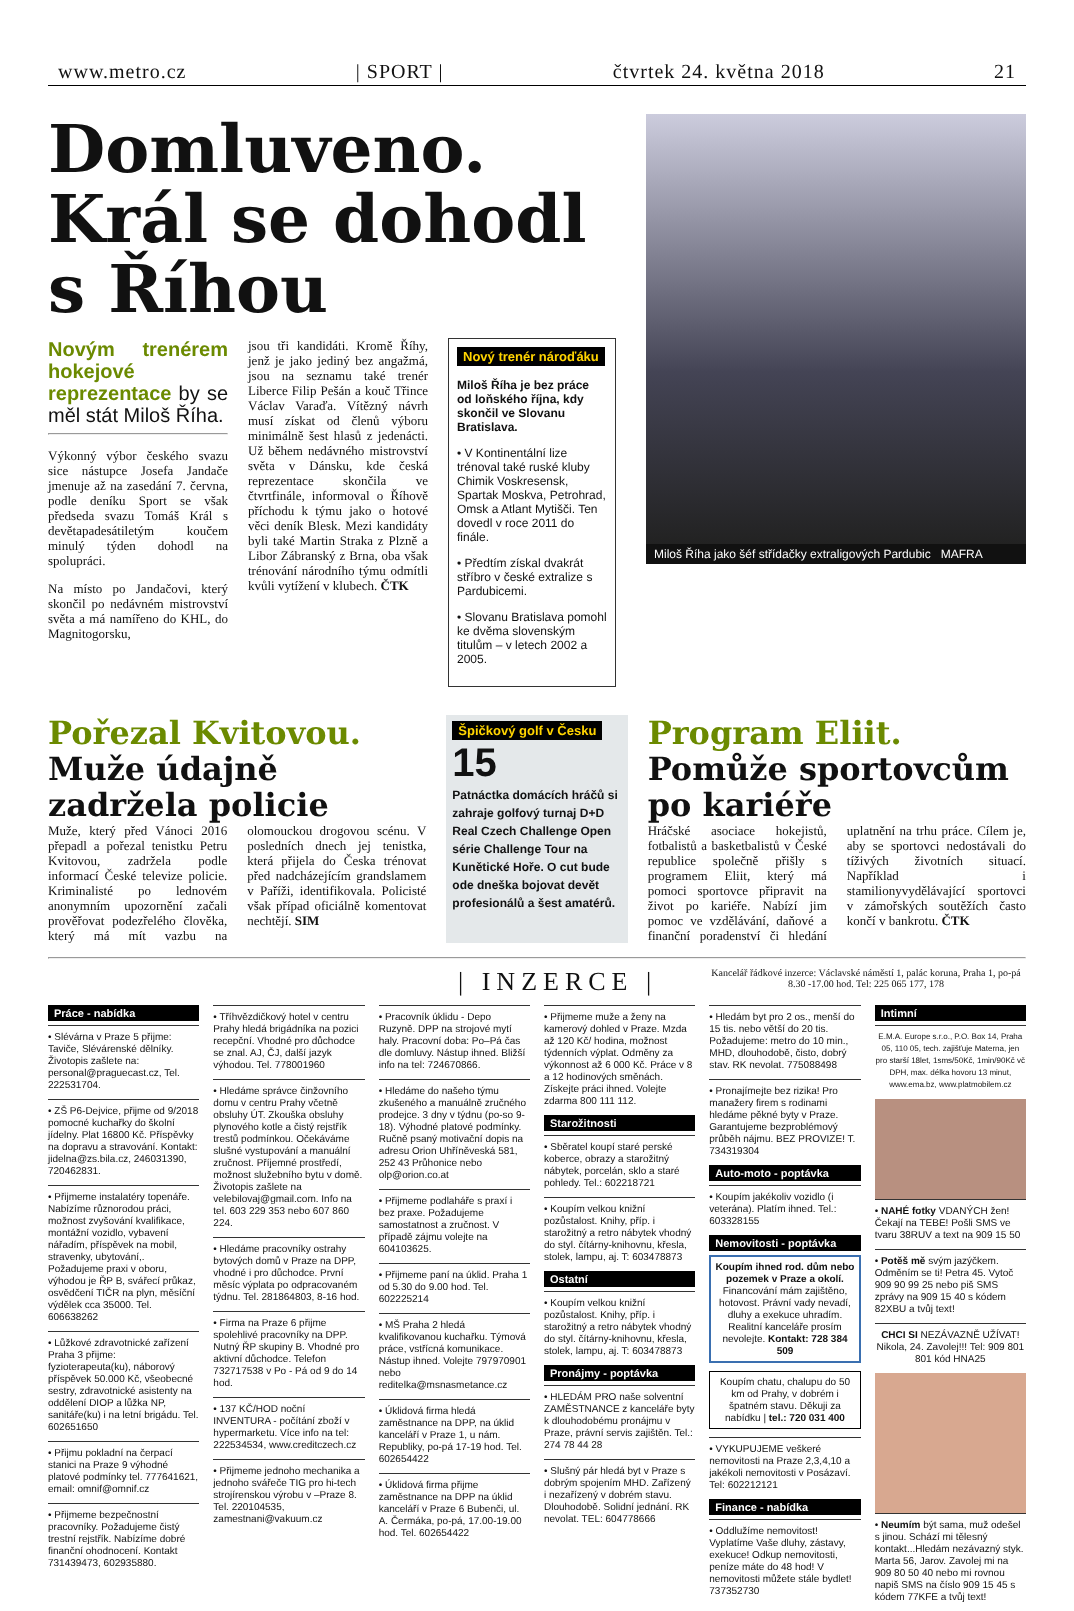www.metro.cz | SPORT | čtvrtek 24. května 2018 21
Domluveno. Král se dohodl s Říhou
Novým trenérem hokejové reprezentace by se měl stát Miloš Říha.
Výkonný výbor českého svazu sice nástupce Josefa Jandače jmenuje až na zasedání 7. června, podle deníku Sport se však předseda svazu Tomáš Král s devětapadesátiletým koučem minulý týden dohodl na spolupráci.
Na místo po Jandačovi, který skončil po nedávném mistrovství světa a má namířeno do KHL, do Magnitogorsku,
jsou tři kandidáti. Kromě Říhy, jenž je jako jediný bez angažmá, jsou na seznamu také trenér Liberce Filip Pešán a kouč Třince Václav Varaďa. Vítězný návrh musí získat od členů výboru minimálně šest hlasů z jedenácti. Už během nedávného mistrovství světa v Dánsku, kde česká reprezentace skončila ve čtvrtfinále, informoval o Říhově příchodu k týmu jako o hotové věci deník Blesk. Mezi kandidáty byli také Martin Straka z Plzně a Libor Zábranský z Brna, oba však trénování národního týmu odmítli kvůli vytížení v klubech. ČTK
Nový trenér nároďáku
Miloš Říha je bez práce od loňského října, kdy skončil ve Slovanu Bratislava.
• V Kontinentální lize trénoval také ruské kluby Chimik Voskresensk, Spartak Moskva, Petrohrad, Omsk a Atlant Mytišči. Ten dovedl v roce 2011 do finále.
• Předtím získal dvakrát stříbro v české extralize s Pardubicemi.
• Slovanu Bratislava pomohl ke dvěma slovenským titulům – v letech 2002 a 2005.
Miloš Říha jako šéf střídačky extraligových Pardubic MAFRA
Pořezal Kvitovou. Muže údajně zadržela policie
Muže, který před Vánoci 2016 přepadl a pořezal tenistku Petru Kvitovou, zadržela podle informací České televize policie. Kriminalisté po lednovém anonymním upozornění začali prověřovat podezřelého člověka, který má mít vazbu na olomouckou drogovou scénu. V posledních dnech jej tenistka, která přijela do Česka trénovat před nadcházejícím grandslamem v Paříži, identifikovala. Policisté však případ oficiálně komentovat nechtějí. SIM
Špičkový golf v Česku
15
Patnáctka domácích hráčů si zahraje golfový turnaj D+D Real Czech Challenge Open série Challenge Tour na Kunětické Hoře. O cut bude ode dneška bojovat devět profesionálů a šest amatérů.
Program Eliit. Pomůže sportovcům po kariéře
Hráčské asociace hokejistů, fotbalistů a basketbalistů v České republice společně přišly s programem Eliit, který má pomoci sportovce připravit na život po kariéře. Nabízí jim pomoc ve vzdělávání, daňové a finanční poradenství či hledání uplatnění na trhu práce. Cílem je, aby se sportovci nedostávali do tíživých životních situací. Například i stamilionyvydělávající sportovci v zámořských soutěžích často končí v bankrotu. ČTK
| INZERCE | Kancelář řádkové inzerce: Václavské náměstí 1, palác koruna, Praha 1, po-pá 8.30 -17.00 hod. Tel: 225 065 177, 178
Práce - nabídka
• Slévárna v Praze 5 přijme: Taviče, Slévárenské dělníky. Životopis zašlete na: personal@praguecast.cz, Tel. 222531704.
• ZŠ P6-Dejvice, přijme od 9/2018 pomocné kuchařky do školní jídelny. Plat 16800 Kč. Příspěvky na dopravu a stravování. Kontakt: jidelna@zs.bila.cz, 246031390, 720462831.
• Přijmeme instalatéry topenáře. Nabízíme různorodou práci, možnost zvyšování kvalifikace, montážní vozidlo, vybavení nářadím, příspěvek na mobil, stravenky, ubytování,. Požadujeme praxi v oboru, výhodou je ŘP B, svářecí průkaz, osvědčení TIČR na plyn, měsíční výdělek cca 35000. Tel. 606638262
• Lůžkové zdravotnické zařízení Praha 3 přijme: fyzioterapeuta(ku), náborový příspěvek 50.000 Kč, všeobecné sestry, zdravotnické asistenty na oddělení DIOP a lůžka NP, sanitáře(ku) i na letní brigádu. Tel. 602651650
• Přijmu pokladní na čerpací stanici na Praze 9 výhodné platové podmínky tel. 777641621, email: omnif@omnif.cz
• Přijmeme bezpečnostní pracovníky. Požadujeme čistý trestní rejstřík. Nabízíme dobré finanční ohodnocení. Kontakt 731439473, 602935880.
• Tříhvězdičkový hotel v centru Prahy hledá brigádníka na pozici recepční. Vhodné pro důchodce se znal. AJ, ČJ, další jazyk výhodou. Tel. 778001960
• Hledáme správce činžovního domu v centru Prahy včetně obsluhy ÚT. Zkouška obsluhy plynového kotle a čistý rejstřík trestů podmínkou. Očekáváme slušné vystupování a manuální zručnost. Příjemné prostředí, možnost služebního bytu v domě. Životopis zašlete na velebilovaj@gmail.com. Info na tel. 603 229 353 nebo 607 860 224.
• Hledáme pracovníky ostrahy bytových domů v Praze na DPP, vhodné i pro důchodce. První měsíc výplata po odpracovaném týdnu. Tel. 281864803, 8-16 hod.
• Firma na Praze 6 přijme spolehlivé pracovníky na DPP. Nutný ŘP skupiny B. Vhodné pro aktivní důchodce. Telefon 732717538 v Po - Pá od 9 do 14 hod.
• 137 KČ/HOD noční INVENTURA - počítání zboží v hypermarketu. Více info na tel: 222534534, www.creditczech.cz
• Přijmeme jednoho mechanika a jednoho svářeče TIG pro hi-tech strojírenskou výrobu v –Praze 8. Tel. 220104535, zamestnani@vakuum.cz
• Pracovník úklidu - Depo Ruzyně. DPP na strojové mytí haly. Pracovní doba: Po–Pá čas dle domluvy. Nástup ihned. Bližší info na tel: 724670866.
• Hledáme do našeho týmu zkušeného a manuálně zručného prodejce. 3 dny v týdnu (po-so 9-18). Výhodné platové podmínky. Ručně psaný motivační dopis na adresu Orion Uhříněveská 581, 252 43 Průhonice nebo olp@orion.co.at
• Přijmeme podlaháře s praxí i bez praxe. Požadujeme samostatnost a zručnost. V případě zájmu volejte na 604103625.
• Přijmeme paní na úklid. Praha 1 od 5.30 do 9.00 hod. Tel. 602225214
• MŠ Praha 2 hledá kvalifikovanou kuchařku. Týmová práce, vstřícná komunikace. Nástup ihned. Volejte 797970901 nebo reditelka@msnasmetance.cz
• Úklidová firma hledá zaměstnance na DPP, na úklid kanceláří v Praze 1, u nám. Republiky, po-pá 17-19 hod. Tel. 602654422
• Úklidová firma přijme zaměstnance na DPP na úklid kanceláří v Praze 6 Bubenči, ul. A. Čermáka, po-pá, 17.00-19.00 hod. Tel. 602654422
• Přijmeme muže a ženy na kamerový dohled v Praze. Mzda až 120 Kč/ hodina, možnost týdenních výplat. Odměny za výkonnost až 6 000 Kč. Práce v 8 a 12 hodinových směnách. Získejte práci ihned. Volejte zdarma 800 111 112.
Starožitnosti
• Sběratel koupí staré perské koberce, obrazy a starožitný nábytek, porcelán, sklo a staré pohledy. Tel.: 602218721
• Koupím velkou knižní pozůstalost. Knihy, příp. i starožitný a retro nábytek vhodný do styl. čítárny-knihovnu, křesla, stolek, lampu, aj. T: 603478873
Ostatní
• Koupím velkou knižní pozůstalost. Knihy, příp. i starožitný a retro nábytek vhodný do styl. čítárny-knihovnu, křesla, stolek, lampu, aj. T: 603478873
Pronájmy - poptávka
• HLEDÁM PRO naše solventní ZAMĚSTNANCE z kanceláře byty k dlouhodobému pronájmu v Praze, právní servis zajištěn. Tel.: 274 78 44 28
• Slušný pár hledá byt v Praze s dobrým spojením MHD. Zařízený i nezařízený v dobrém stavu. Dlouhodobě. Solidní jednání. RK nevolat. TEL: 604778666
• Hledám byt pro 2 os., menší do 15 tis. nebo větší do 20 tis. Požadujeme: metro do 10 min., MHD, dlouhodobě, čisto, dobrý stav. RK nevolat. 775088498
• Pronajímejte bez rizika! Pro manažery firem s rodinami hledáme pěkné byty v Praze. Garantujeme bezproblémový průběh nájmu. BEZ PROVIZE! T. 734319304
Auto-moto - poptávka
• Koupím jakékoliv vozidlo (i veterána). Platím ihned. Tel.: 603328155
Nemovitosti - poptávka
Koupím ihned rod. dům nebo pozemek v Praze a okolí.
Financování mám zajištěno, hotovost. Právní vady nevadí, dluhy a exekuce uhradím. Realitní kanceláře prosím nevolejte. Kontakt: 728 384 509
Koupím chatu, chalupu do 50 km od Prahy, v dobrém i špatném stavu. Děkuji za nabídku | tel.: 720 031 400
• VYKUPUJEME veškeré nemovitosti na Praze 2,3,4,10 a jakékoli nemovitosti v Posázaví. Tel: 602212121
Finance - nabídka
• Oddlužíme nemovitost! Vyplatíme Vaše dluhy, zástavy, exekuce! Odkup nemovitosti, peníze máte do 48 hod! V nemovitosti můžete stále bydlet! 737352730
Intimní
E.M.A. Europe s.r.o., P.O. Box 14, Praha 05, 110 05, tech. zajišťuje Materna, jen pro starší 18let, 1sms/50Kč, 1min/90Kč vč DPH, max. délka hovoru 13 minut, www.ema.bz, www.platmobilem.cz
• NAHÉ fotky VDANÝCH žen! Čekají na TEBE! Pošli SMS ve tvaru 38RUV a text na 909 15 50
• Potěš mě svým jazýčkem. Odměním se ti! Petra 45. Vytoč 909 90 99 25 nebo piš SMS zprávy na 909 15 40 s kódem 82XBU a tvůj text!
CHCI SI NEZÁVAZNĚ UŽÍVAT! Nikola, 24. Zavolej!!! Tel: 909 801 801 kód HNA25
• Neumím být sama, muž odešel s jinou. Schází mi tělesný kontakt...Hledám nezávazný styk. Marta 56, Jarov. Zavolej mi na 909 80 50 40 nebo mi rovnou napiš SMS na číslo 909 15 45 s kódem 77KFE a tvůj text!